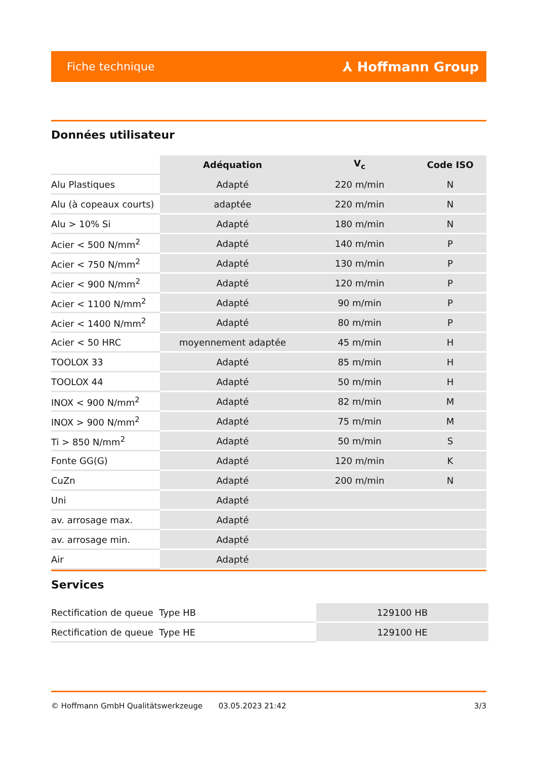Fiche technique ⅄ Hoffmann Group
Données utilisateur
| | Adéquation | V<sub>c</sub> | Code ISO |
| Alu Plastiques | Adapté | 220 m/min | N |
| Alu (à copeaux courts) | adaptée | 220 m/min | N |
| Alu > 10% Si | Adapté | 180 m/min | N |
| Acier < 500 N/mm<sup>2</sup> | Adapté | 140 m/min | P |
| Acier < 750 N/mm<sup>2</sup> | Adapté | 130 m/min | P |
| Acier < 900 N/mm<sup>2</sup> | Adapté | 120 m/min | P |
| Acier < 1100 N/mm<sup>2</sup> | Adapté | 90 m/min | P |
| Acier < 1400 N/mm<sup>2</sup> | Adapté | 80 m/min | P |
| Acier < 50 HRC | moyennement adaptée | 45 m/min | H |
| TOOLOX 33 | Adapté | 85 m/min | H |
| TOOLOX 44 | Adapté | 50 m/min | H |
| INOX < 900 N/mm<sup>2</sup> | Adapté | 82 m/min | M |
| INOX > 900 N/mm<sup>2</sup> | Adapté | 75 m/min | M |
| Ti > 850 N/mm<sup>2</sup> | Adapté | 50 m/min | S |
| Fonte GG(G) | Adapté | 120 m/min | K |
| CuZn | Adapté | 200 m/min | N |
| Uni | Adapté | | |
| av. arrosage max. | Adapté | | |
| av. arrosage min. | Adapté | | |
| Air | Adapté | | |
Services
| Rectification de queue Type HB | 129100 HB |
| Rectification de queue Type HE | 129100 HE |
© Hoffmann GmbH Qualitätswerkzeuge 03.05.2023 21:42 3/3